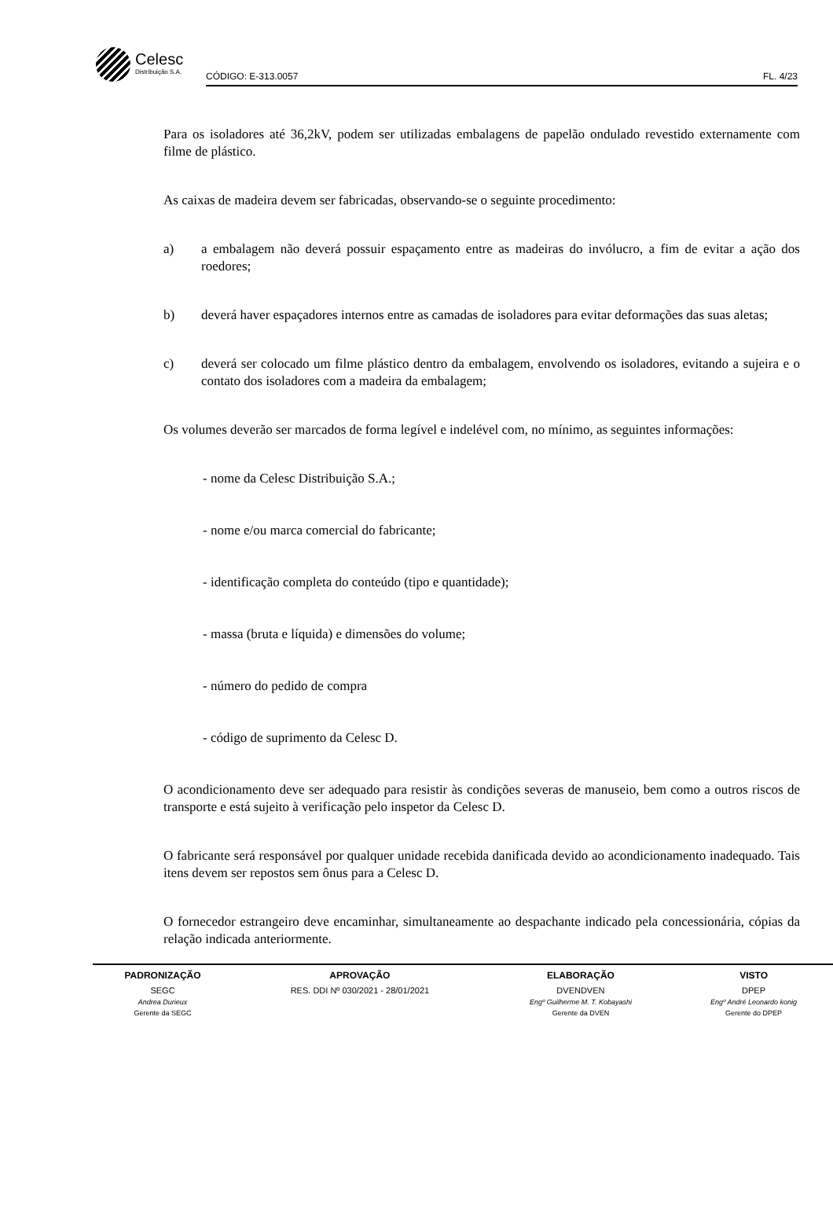Celesc
Distribuição S.A.
CÓDIGO: E-313.0057 FL. 4/23
Para os isoladores até 36,2kV, podem ser utilizadas embalagens de papelão ondulado revestido externamente com filme de plástico.
As caixas de madeira devem ser fabricadas, observando-se o seguinte procedimento:
a) a embalagem não deverá possuir espaçamento entre as madeiras do invólucro, a fim de evitar a ação dos roedores;
b) deverá haver espaçadores internos entre as camadas de isoladores para evitar deformações das suas aletas;
c) deverá ser colocado um filme plástico dentro da embalagem, envolvendo os isoladores, evitando a sujeira e o contato dos isoladores com a madeira da embalagem;
Os volumes deverão ser marcados de forma legível e indelével com, no mínimo, as seguintes informações:
- nome da Celesc Distribuição S.A.;
- nome e/ou marca comercial do fabricante;
- identificação completa do conteúdo (tipo e quantidade);
- massa (bruta e líquida) e dimensões do volume;
- número do pedido de compra
- código de suprimento da Celesc D.
O acondicionamento deve ser adequado para resistir às condições severas de manuseio, bem como a outros riscos de transporte e está sujeito à verificação pelo inspetor da Celesc D.
O fabricante será responsável por qualquer unidade recebida danificada devido ao acondicionamento inadequado. Tais itens devem ser repostos sem ônus para a Celesc D.
O fornecedor estrangeiro deve encaminhar, simultaneamente ao despachante indicado pela concessionária, cópias da relação indicada anteriormente.
| PADRONIZAÇÃO | APROVAÇÃO | ELABORAÇÃO | VISTO |
| --- | --- | --- | --- |
| SEGC | RES. DDI Nº 030/2021 - 28/01/2021 | DVENDVEN | DPEP |
| Andrea Durieux | | Engº Guilherme M. T. Kobayashi | Engº André Leonardo konig |
| Gerente da SEGC | | Gerente da DVEN | Gerente do DPEP |